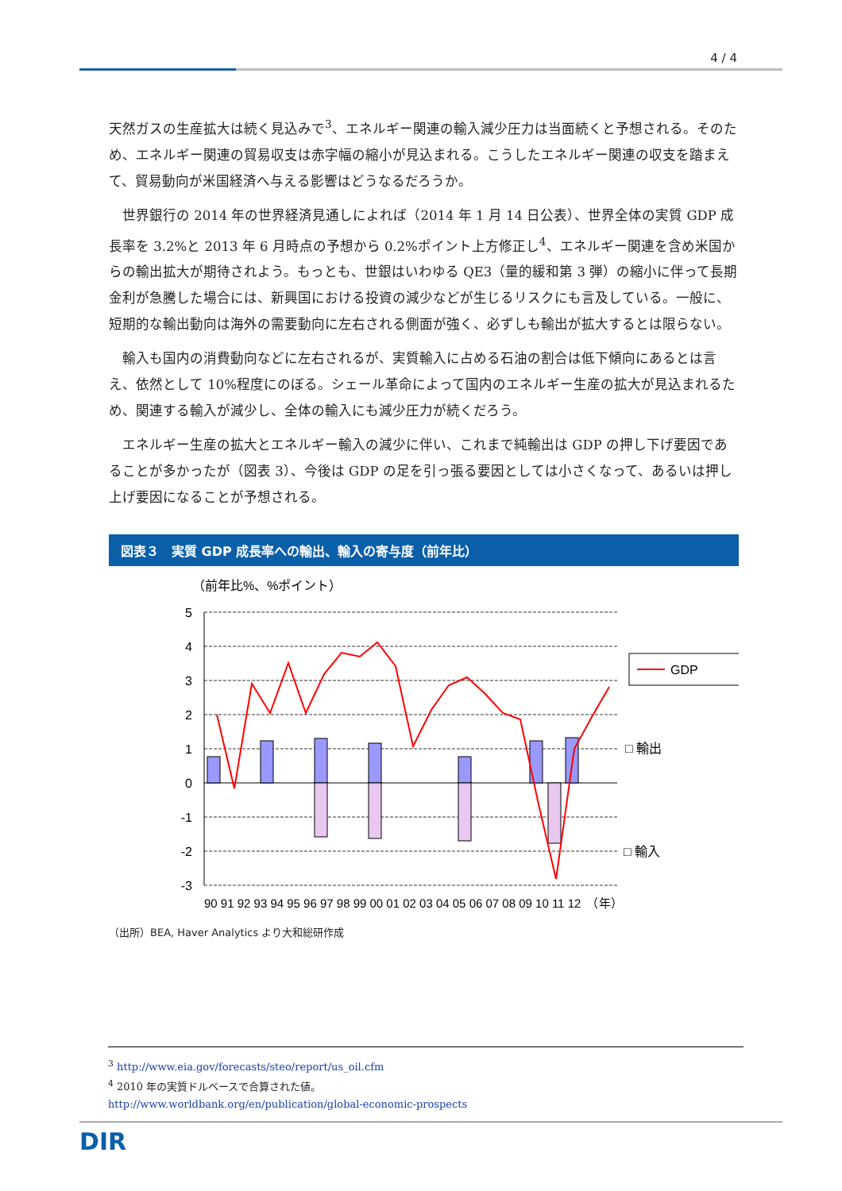4 / 4
天然ガスの生産拡大は続く見込みで<sup>3</sup>、エネルギー関連の輸入減少圧力は当面続くと予想される。そのため、エネルギー関連の貿易収支は赤字幅の縮小が見込まれる。こうしたエネルギー関連の収支を踏まえて、貿易動向が米国経済へ与える影響はどうなるだろうか。
　世界銀行の 2014 年の世界経済見通しによれば（2014 年 1 月 14 日公表）、世界全体の実質 GDP 成長率を 3.2%と 2013 年 6 月時点の予想から 0.2%ポイント上方修正し<sup>4</sup>、エネルギー関連を含め米国からの輸出拡大が期待されよう。もっとも、世銀はいわゆる QE3（量的緩和第 3 弾）の縮小に伴って長期金利が急騰した場合には、新興国における投資の減少などが生じるリスクにも言及している。一般に、短期的な輸出動向は海外の需要動向に左右される側面が強く、必ずしも輸出が拡大するとは限らない。
　輸入も国内の消費動向などに左右されるが、実質輸入に占める石油の割合は低下傾向にあるとは言え、依然として 10%程度にのぼる。シェール革命によって国内のエネルギー生産の拡大が見込まれるため、関連する輸入が減少し、全体の輸入にも減少圧力が続くだろう。
　エネルギー生産の拡大とエネルギー輸入の減少に伴い、これまで純輸出は GDP の押し下げ要因であることが多かったが（図表 3）、今後は GDP の足を引っ張る要因としては小さくなって、あるいは押し上げ要因になることが予想される。
図表３　実質 GDP 成長率への輸出、輸入の寄与度（前年比）
（前年比%、%ポイント）
5
4
3
2
1
0
-1
-2
-3
GDP
□ 輸出
□ 輸入
90 91 92 93 94 95 96 97 98 99 00 01 02 03 04 05 06 07 08 09 10 11 12　（年）
（出所）BEA, Haver Analytics より大和総研作成
<sup>3</sup> http://www.eia.gov/forecasts/steo/report/us_oil.cfm
<sup>4</sup> 2010 年の実質ドルベースで合算された値。
http://www.worldbank.org/en/publication/global-economic-prospects
DIR